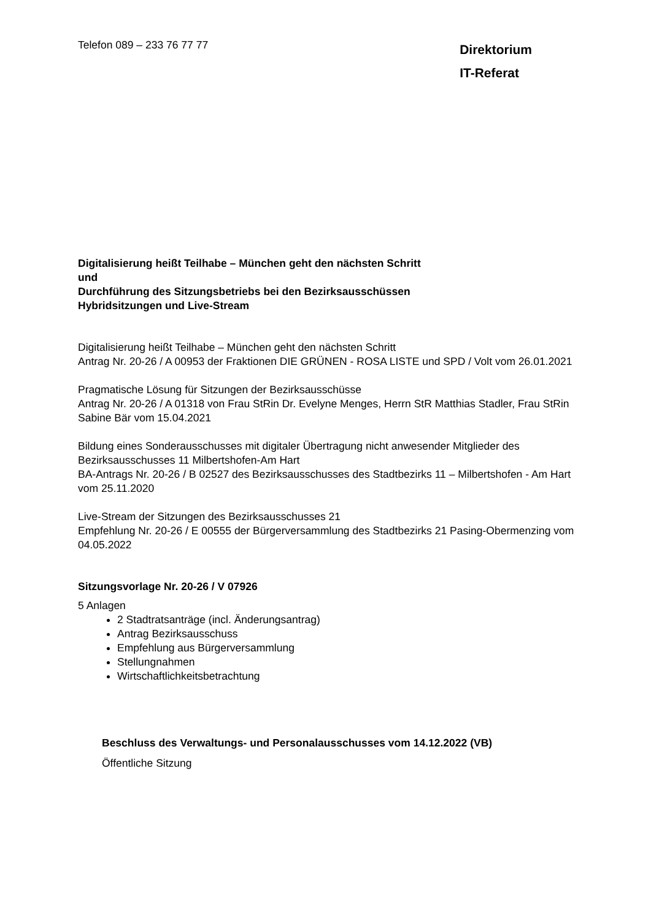Telefon 089 – 233 76 77 77
Direktorium
IT-Referat
Digitalisierung heißt Teilhabe – München geht den nächsten Schritt
und
Durchführung des Sitzungsbetriebs bei den Bezirksausschüssen
Hybridsitzungen und Live-Stream
Digitalisierung heißt Teilhabe – München geht den nächsten Schritt
Antrag Nr. 20-26 / A 00953 der Fraktionen DIE GRÜNEN - ROSA LISTE und SPD / Volt vom 26.01.2021
Pragmatische Lösung für Sitzungen der Bezirksausschüsse
Antrag Nr. 20-26 / A 01318 von Frau StRin Dr. Evelyne Menges, Herrn StR Matthias Stadler, Frau StRin Sabine Bär vom 15.04.2021
Bildung eines Sonderausschusses mit digitaler Übertragung nicht anwesender Mitglieder des Bezirksausschusses 11 Milbertshofen-Am Hart
BA-Antrags Nr. 20-26 / B 02527 des Bezirksausschusses des Stadtbezirks 11 – Milbertshofen - Am Hart vom 25.11.2020
Live-Stream der Sitzungen des Bezirksausschusses 21
Empfehlung Nr. 20-26 / E 00555 der Bürgerversammlung des Stadtbezirks 21 Pasing-Obermenzing vom 04.05.2022
Sitzungsvorlage Nr. 20-26 / V 07926
5 Anlagen
2 Stadtratsanträge (incl. Änderungsantrag)
Antrag Bezirksausschuss
Empfehlung aus Bürgerversammlung
Stellungnahmen
Wirtschaftlichkeitsbetrachtung
Beschluss des Verwaltungs- und Personalausschusses vom 14.12.2022 (VB)
Öffentliche Sitzung